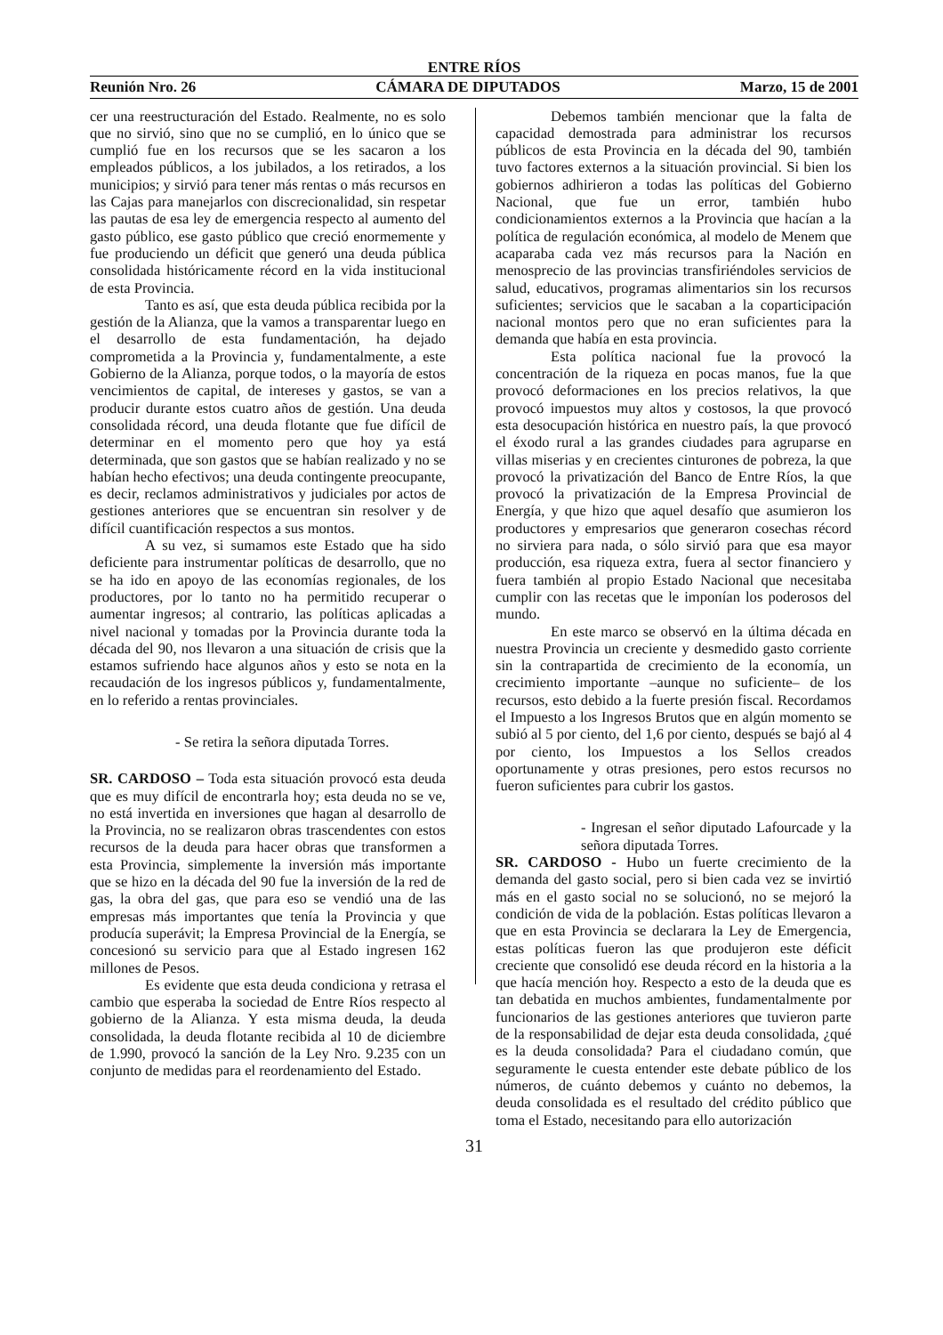ENTRE RÍOS
Reunión Nro. 26 CÁMARA DE DIPUTADOS Marzo, 15 de 2001
cer una reestructuración del Estado. Realmente, no es solo que no sirvió, sino que no se cumplió, en lo único que se cumplió fue en los recursos que se les sacaron a los empleados públicos, a los jubilados, a los retirados, a los municipios; y sirvió para tener más rentas o más recursos en las Cajas para manejarlos con discrecionalidad, sin respetar las pautas de esa ley de emergencia respecto al aumento del gasto público, ese gasto público que creció enormemente y fue produciendo un déficit que generó una deuda pública consolidada históricamente récord en la vida institucional de esta Provincia.
Tanto es así, que esta deuda pública recibida por la gestión de la Alianza, que la vamos a transparentar luego en el desarrollo de esta fundamentación, ha dejado comprometida a la Provincia y, fundamentalmente, a este Gobierno de la Alianza, porque todos, o la mayoría de estos vencimientos de capital, de intereses y gastos, se van a producir durante estos cuatro años de gestión. Una deuda consolidada récord, una deuda flotante que fue difícil de determinar en el momento pero que hoy ya está determinada, que son gastos que se habían realizado y no se habían hecho efectivos; una deuda contingente preocupante, es decir, reclamos administrativos y judiciales por actos de gestiones anteriores que se encuentran sin resolver y de difícil cuantificación respectos a sus montos.
A su vez, si sumamos este Estado que ha sido deficiente para instrumentar políticas de desarrollo, que no se ha ido en apoyo de las economías regionales, de los productores, por lo tanto no ha permitido recuperar o aumentar ingresos; al contrario, las políticas aplicadas a nivel nacional y tomadas por la Provincia durante toda la década del 90, nos llevaron a una situación de crisis que la estamos sufriendo hace algunos años y esto se nota en la recaudación de los ingresos públicos y, fundamentalmente, en lo referido a rentas provinciales.
- Se retira la señora diputada Torres.
SR. CARDOSO – Toda esta situación provocó esta deuda que es muy difícil de encontrarla hoy; esta deuda no se ve, no está invertida en inversiones que hagan al desarrollo de la Provincia, no se realizaron obras trascendentes con estos recursos de la deuda para hacer obras que transformen a esta Provincia, simplemente la inversión más importante que se hizo en la década del 90 fue la inversión de la red de gas, la obra del gas, que para eso se vendió una de las empresas más importantes que tenía la Provincia y que producía superávit; la Empresa Provincial de la Energía, se concesionó su servicio para que al Estado ingresen 162 millones de Pesos.
Es evidente que esta deuda condiciona y retrasa el cambio que esperaba la sociedad de Entre Ríos respecto al gobierno de la Alianza. Y esta misma deuda, la deuda consolidada, la deuda flotante recibida al 10 de diciembre de 1.990, provocó la sanción de la Ley Nro. 9.235 con un conjunto de medidas para el reordenamiento del Estado.
Debemos también mencionar que la falta de capacidad demostrada para administrar los recursos públicos de esta Provincia en la década del 90, también tuvo factores externos a la situación provincial. Si bien los gobiernos adhirieron a todas las políticas del Gobierno Nacional, que fue un error, también hubo condicionamientos externos a la Provincia que hacían a la política de regulación económica, al modelo de Menem que acaparaba cada vez más recursos para la Nación en menosprecio de las provincias transfiriéndoles servicios de salud, educativos, programas alimentarios sin los recursos suficientes; servicios que le sacaban a la coparticipación nacional montos pero que no eran suficientes para la demanda que había en esta provincia.
Esta política nacional fue la provocó la concentración de la riqueza en pocas manos, fue la que provocó deformaciones en los precios relativos, la que provocó impuestos muy altos y costosos, la que provocó esta desocupación histórica en nuestro país, la que provocó el éxodo rural a las grandes ciudades para agruparse en villas miserias y en crecientes cinturones de pobreza, la que provocó la privatización del Banco de Entre Ríos, la que provocó la privatización de la Empresa Provincial de Energía, y que hizo que aquel desafío que asumieron los productores y empresarios que generaron cosechas récord no sirviera para nada, o sólo sirvió para que esa mayor producción, esa riqueza extra, fuera al sector financiero y fuera también al propio Estado Nacional que necesitaba cumplir con las recetas que le imponían los poderosos del mundo.
En este marco se observó en la última década en nuestra Provincia un creciente y desmedido gasto corriente sin la contrapartida de crecimiento de la economía, un crecimiento importante –aunque no suficiente– de los recursos, esto debido a la fuerte presión fiscal. Recordamos el Impuesto a los Ingresos Brutos que en algún momento se subió al 5 por ciento, del 1,6 por ciento, después se bajó al 4 por ciento, los Impuestos a los Sellos creados oportunamente y otras presiones, pero estos recursos no fueron suficientes para cubrir los gastos.
- Ingresan el señor diputado Lafourcade y la señora diputada Torres.
SR. CARDOSO - Hubo un fuerte crecimiento de la demanda del gasto social, pero si bien cada vez se invirtió más en el gasto social no se solucionó, no se mejoró la condición de vida de la población. Estas políticas llevaron a que en esta Provincia se declarara la Ley de Emergencia, estas políticas fueron las que produjeron este déficit creciente que consolidó ese deuda récord en la historia a la que hacía mención hoy. Respecto a esto de la deuda que es tan debatida en muchos ambientes, fundamentalmente por funcionarios de las gestiones anteriores que tuvieron parte de la responsabilidad de dejar esta deuda consolidada, ¿qué es la deuda consolidada? Para el ciudadano común, que seguramente le cuesta entender este debate público de los números, de cuánto debemos y cuánto no debemos, la deuda consolidada es el resultado del crédito público que toma el Estado, necesitando para ello autorización
31